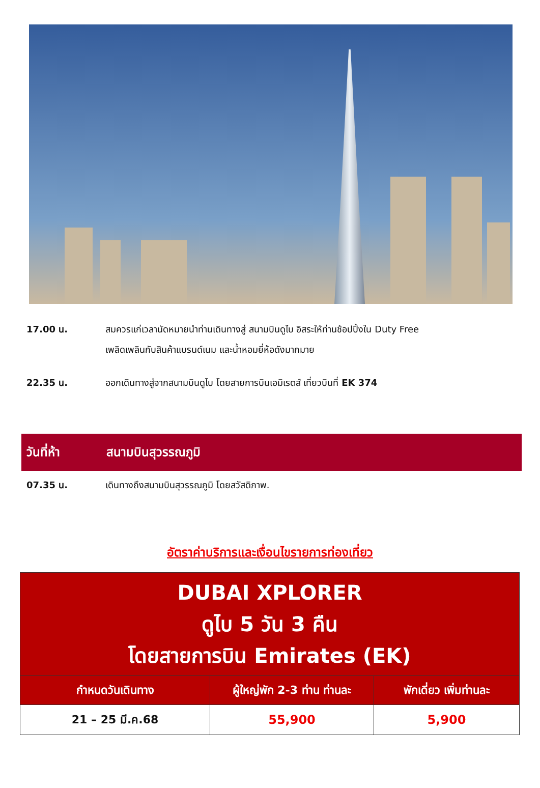17.00 น. สมควรแก่เวลานัดหมายนำท่านเดินทางสู่ สนามบินดูไบ อิสระให้ท่านช้อปปิ้งใน Duty Free
เพลิดเพลินกับสินค้าแบรนด์เนม และน้ำหอมยี่ห้อดังมากมาย
22.35 น. ออกเดินทางสู่จากสนามบินดูไบ โดยสายการบินเอมิเรตส์ เที่ยวบินที่ EK 374
วันที่ห้า สนามบินสุวรรณภูมิ
07.35 น. เดินทางถึงสนามบินสุวรรณภูมิ โดยสวัสดิภาพ.
อัตราค่าบริการและเงื่อนไขรายการท่องเที่ยว
| DUBAI XPLORER ดูไบ 5 วัน 3 คืน โดยสายการบิน Emirates (EK) | | |
| --- | --- | --- |
| กำหนดวันเดินทาง | ผู้ใหญ่พัก 2-3 ท่าน ท่านละ | พักเดี่ยว เพิ่มท่านละ |
| 21 – 25 มี.ค.68 | 55,900 | 5,900 |